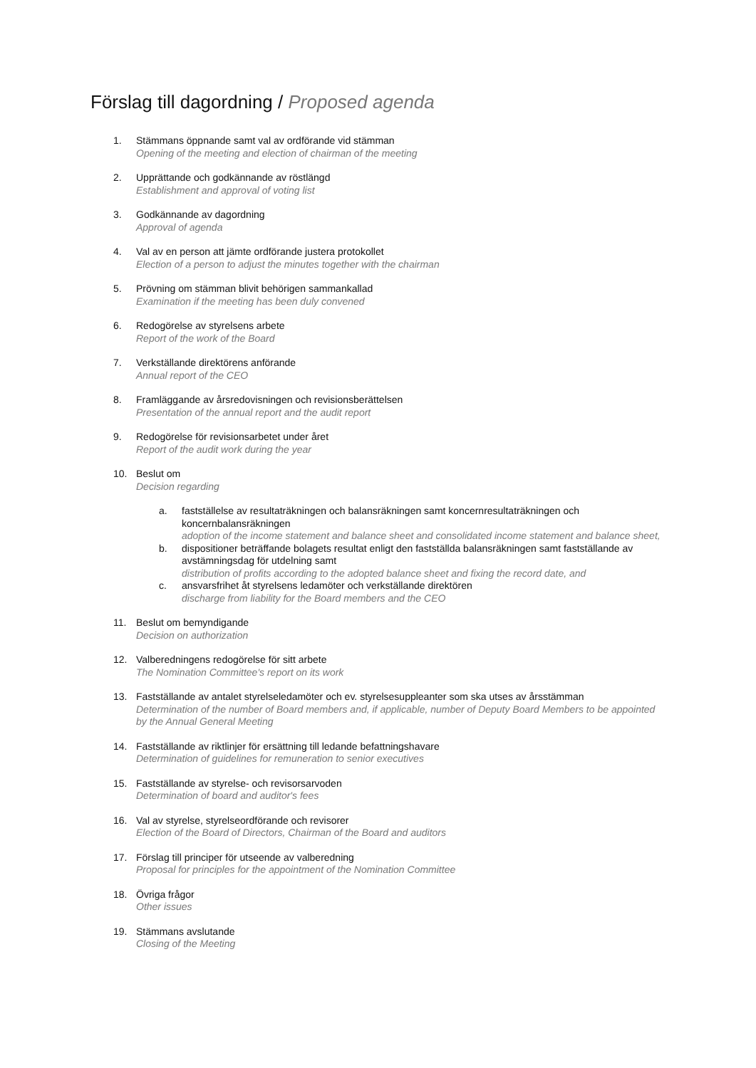Förslag till dagordning / Proposed agenda
1. Stämmans öppnande samt val av ordförande vid stämman
Opening of the meeting and election of chairman of the meeting
2. Upprättande och godkännande av röstlängd
Establishment and approval of voting list
3. Godkännande av dagordning
Approval of agenda
4. Val av en person att jämte ordförande justera protokollet
Election of a person to adjust the minutes together with the chairman
5. Prövning om stämman blivit behörigen sammankallad
Examination if the meeting has been duly convened
6. Redogörelse av styrelsens arbete
Report of the work of the Board
7. Verkställande direktörens anförande
Annual report of the CEO
8. Framläggande av årsredovisningen och revisionsberättelsen
Presentation of the annual report and the audit report
9. Redogörelse för revisionsarbetet under året
Report of the audit work during the year
10. Beslut om
Decision regarding
a. fastställelse av resultaträkningen och balansräkningen samt koncernresultaträkningen och koncernbalansräkningen
adoption of the income statement and balance sheet and consolidated income statement and balance sheet,
b. dispositioner beträffande bolagets resultat enligt den fastställda balansräkningen samt fastställande av avstämningsdag för utdelning samt
distribution of profits according to the adopted balance sheet and fixing the record date, and
c. ansvarsfrihet åt styrelsens ledamöter och verkställande direktören
discharge from liability for the Board members and the CEO
11. Beslut om bemyndigande
Decision on authorization
12. Valberedningens redogörelse för sitt arbete
The Nomination Committee's report on its work
13. Fastställande av antalet styrelseledamöter och ev. styrelsesuppleanter som ska utses av årsstämman
Determination of the number of Board members and, if applicable, number of Deputy Board Members to be appointed by the Annual General Meeting
14. Fastställande av riktlinjer för ersättning till ledande befattningshavare
Determination of guidelines for remuneration to senior executives
15. Fastställande av styrelse- och revisorsarvoden
Determination of board and auditor's fees
16. Val av styrelse, styrelseordförande och revisorer
Election of the Board of Directors, Chairman of the Board and auditors
17. Förslag till principer för utseende av valberedning
Proposal for principles for the appointment of the Nomination Committee
18. Övriga frågor
Other issues
19. Stämmans avslutande
Closing of the Meeting